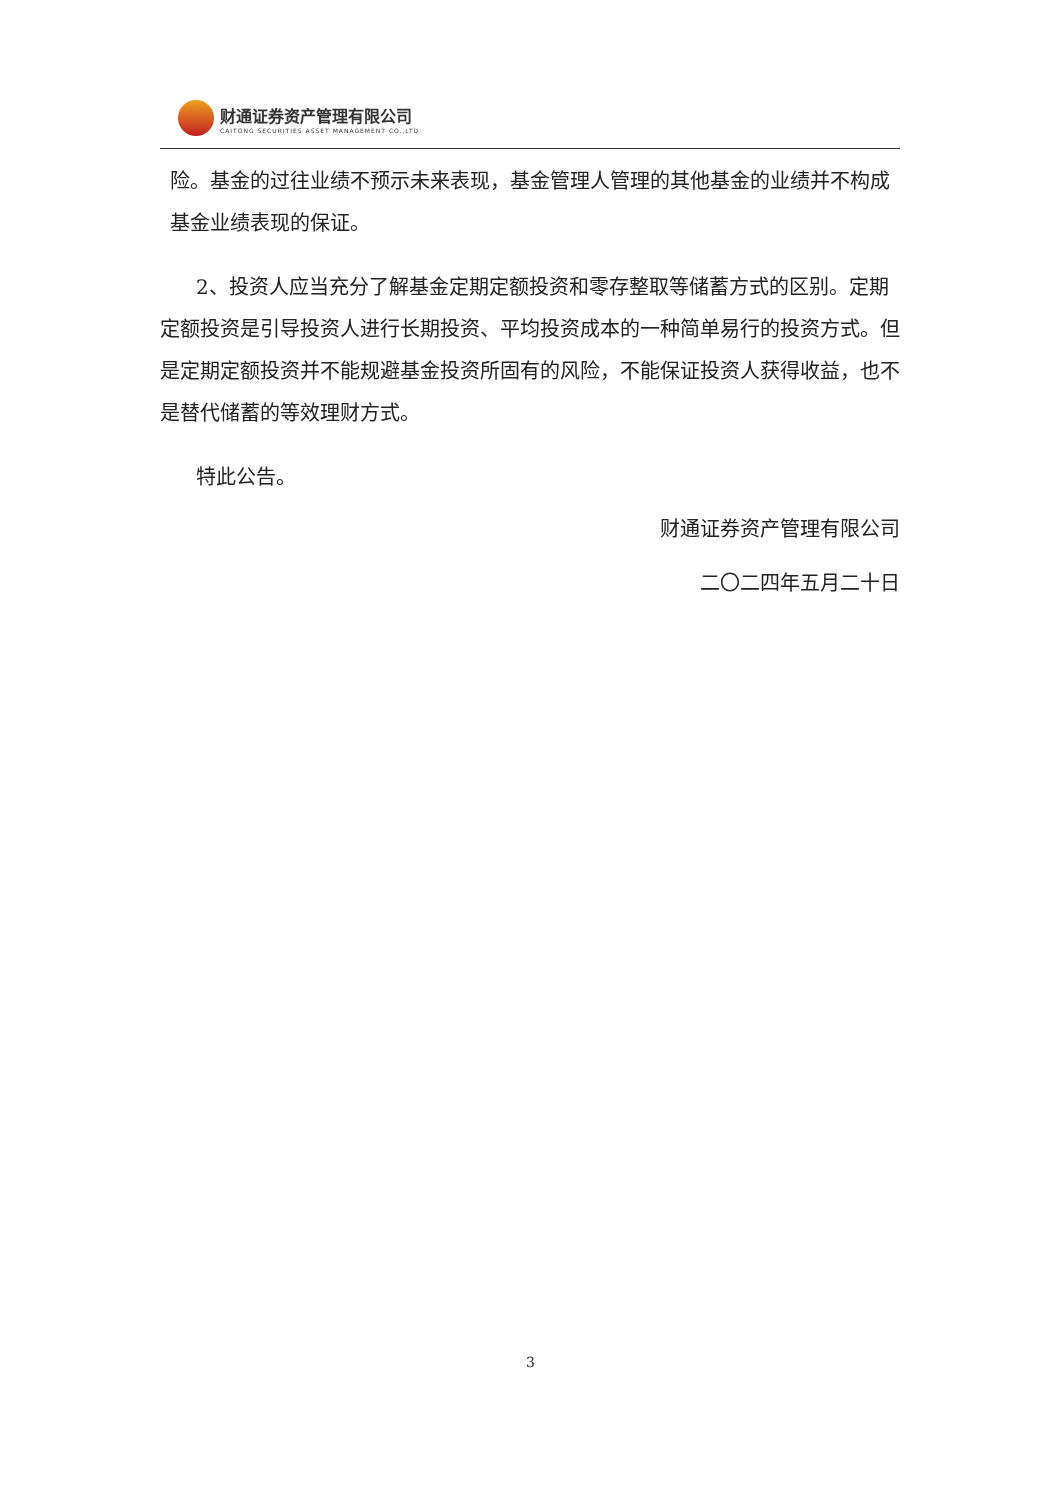财通证券资产管理有限公司
CAITONG SECURITIES ASSET MANAGEMENT CO.,LTD
险。基金的过往业绩不预示未来表现，基金管理人管理的其他基金的业绩并不构成基金业绩表现的保证。
2、投资人应当充分了解基金定期定额投资和零存整取等储蓄方式的区别。定期定额投资是引导投资人进行长期投资、平均投资成本的一种简单易行的投资方式。但是定期定额投资并不能规避基金投资所固有的风险，不能保证投资人获得收益，也不是替代储蓄的等效理财方式。
特此公告。
财通证券资产管理有限公司
二〇二四年五月二十日
3